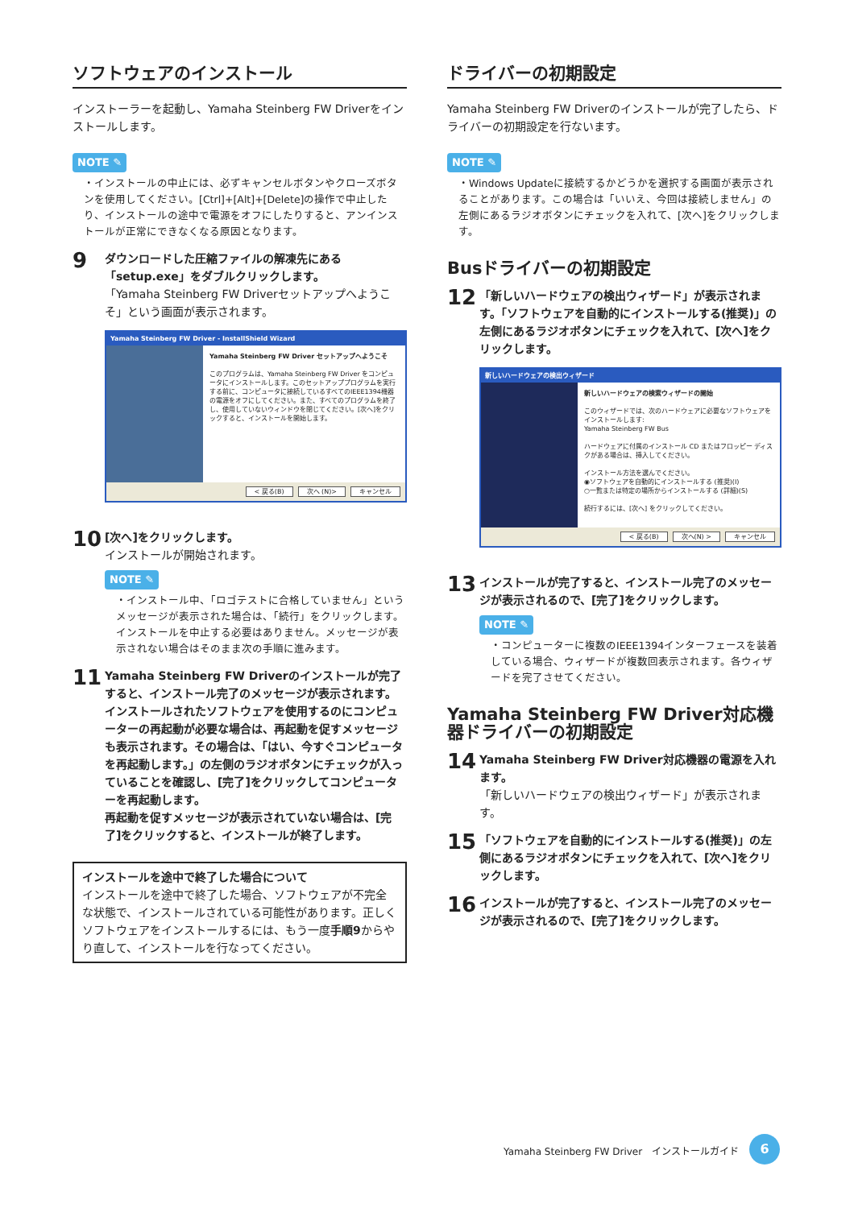ソフトウェアのインストール
インストーラーを起動し、Yamaha Steinberg FW Driverをインストールします。
NOTE ✎
・インストールの中止には、必ずキャンセルボタンやクローズボタンを使用してください。[Ctrl]+[Alt]+[Delete]の操作で中止したり、インストールの途中で電源をオフにしたりすると、アンインストールが正常にできなくなる原因となります。
9
ダウンロードした圧縮ファイルの解凍先にある「setup.exe」をダブルクリックします。
「Yamaha Steinberg FW Driverセットアップへようこそ」という画面が表示されます。
Yamaha Steinberg FW Driver - InstallShield Wizard
Yamaha Steinberg FW Driver セットアップへようこそ
このプログラムは、Yamaha Steinberg FW Driver をコンピュータにインストールします。このセットアッププログラムを実行する前に、コンピュータに接続しているすべてのIEEE1394機器の電源をオフにしてください。また、すべてのプログラムを終了し、使用していないウィンドウを閉じてください。[次へ]をクリックすると、インストールを開始します。
< 戻る(B) 次へ (N)> キャンセル
10
[次へ]をクリックします。
インストールが開始されます。
NOTE ✎
・インストール中、「ロゴテストに合格していません」というメッセージが表示された場合は、「続行」をクリックします。インストールを中止する必要はありません。メッセージが表示されない場合はそのまま次の手順に進みます。
11
Yamaha Steinberg FW Driverのインストールが完了すると、インストール完了のメッセージが表示されます。インストールされたソフトウェアを使用するのにコンピューターの再起動が必要な場合は、再起動を促すメッセージも表示されます。その場合は、「はい、今すぐコンピュータを再起動します。」の左側のラジオボタンにチェックが入っていることを確認し、[完了]をクリックしてコンピューターを再起動します。
再起動を促すメッセージが表示されていない場合は、[完了]をクリックすると、インストールが終了します。
インストールを途中で終了した場合について
インストールを途中で終了した場合、ソフトウェアが不完全な状態で、インストールされている可能性があります。正しくソフトウェアをインストールするには、もう一度手順9からやり直して、インストールを行なってください。
ドライバーの初期設定
Yamaha Steinberg FW Driverのインストールが完了したら、ドライバーの初期設定を行ないます。
NOTE ✎
・Windows Updateに接続するかどうかを選択する画面が表示されることがあります。この場合は「いいえ、今回は接続しません」の左側にあるラジオボタンにチェックを入れて、[次へ]をクリックします。
Busドライバーの初期設定
12
「新しいハードウェアの検出ウィザード」が表示されます。「ソフトウェアを自動的にインストールする(推奨)」の左側にあるラジオボタンにチェックを入れて、[次へ]をクリックします。
新しいハードウェアの検出ウィザード
新しいハードウェアの検索ウィザードの開始
このウィザードでは、次のハードウェアに必要なソフトウェアをインストールします:
Yamaha Steinberg FW Bus
ハードウェアに付属のインストール CD またはフロッピー ディスクがある場合は、挿入してください。
インストール方法を選んでください。
◉ソフトウェアを自動的にインストールする (推奨)(I)
○一覧または特定の場所からインストールする (詳細)(S)
続行するには、[次へ] をクリックしてください。
< 戻る(B) 次へ(N) > キャンセル
13
インストールが完了すると、インストール完了のメッセージが表示されるので、[完了]をクリックします。
NOTE ✎
・コンピューターに複数のIEEE1394インターフェースを装着している場合、ウィザードが複数回表示されます。各ウィザードを完了させてください。
Yamaha Steinberg FW Driver対応機器ドライバーの初期設定
14
Yamaha Steinberg FW Driver対応機器の電源を入れます。
「新しいハードウェアの検出ウィザード」が表示されます。
15
「ソフトウェアを自動的にインストールする(推奨)」の左側にあるラジオボタンにチェックを入れて、[次へ]をクリックします。
16
インストールが完了すると、インストール完了のメッセージが表示されるので、[完了]をクリックします。
Yamaha Steinberg FW Driver　インストールガイド
6